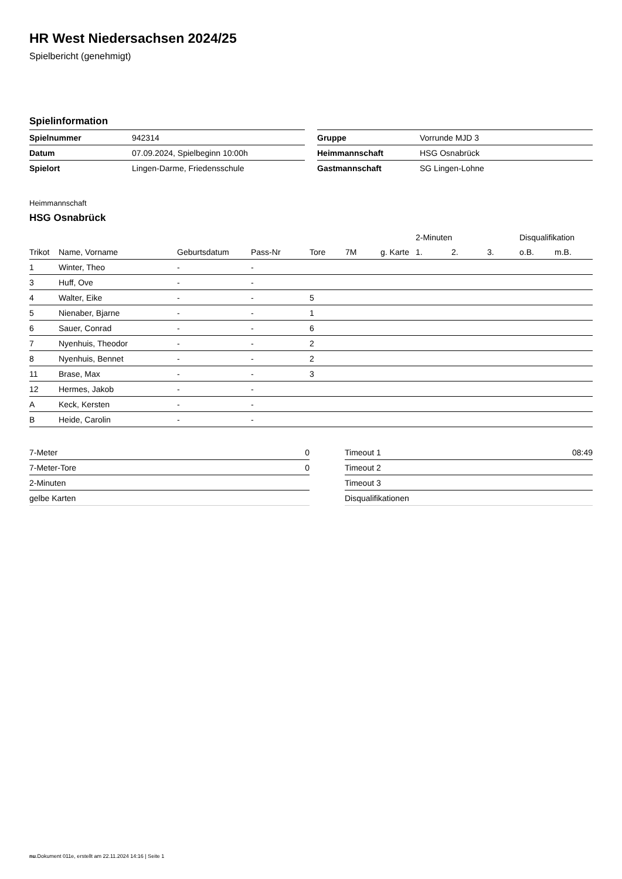HR West Niedersachsen 2024/25
Spielbericht (genehmigt)
Spielinformation
| Spielnummer | 942314 |
| Datum | 07.09.2024, Spielbeginn 10:00h |
| Spielort | Lingen-Darme, Friedensschule |
| Gruppe | Vorrunde MJD 3 |
| Heimmannschaft | HSG Osnabrück |
| Gastmannschaft | SG Lingen-Lohne |
Heimmannschaft
HSG Osnabrück
| | | | | | | | 2-Minuten | | | Disqualifikation | |
| --- | --- | --- | --- | --- | --- | --- | --- | --- | --- | --- | --- |
| Trikot | Name, Vorname | Geburtsdatum | Pass-Nr | Tore | 7M | g. Karte | 1. | 2. | 3. | o.B. | m.B. |
| 1 | Winter, Theo | - | - | | | | | | | | |
| 3 | Huff, Ove | - | - | | | | | | | | |
| 4 | Walter, Eike | - | - | 5 | | | | | | | |
| 5 | Nienaber, Bjarne | - | - | 1 | | | | | | | |
| 6 | Sauer, Conrad | - | - | 6 | | | | | | | |
| 7 | Nyenhuis, Theodor | - | - | 2 | | | | | | | |
| 8 | Nyenhuis, Bennet | - | - | 2 | | | | | | | |
| 11 | Brase, Max | - | - | 3 | | | | | | | |
| 12 | Hermes, Jakob | - | - | | | | | | | | |
| A | Keck, Kersten | - | - | | | | | | | | |
| B | Heide, Carolin | - | - | | | | | | | | |
| 7-Meter | 0 |
| 7-Meter-Tore | 0 |
| 2-Minuten | |
| gelbe Karten | |
| Timeout 1 | 08:49 |
| Timeout 2 | |
| Timeout 3 | |
| Disqualifikationen | |
nu.Dokument 011e, erstellt am 22.11.2024 14:16 | Seite 1